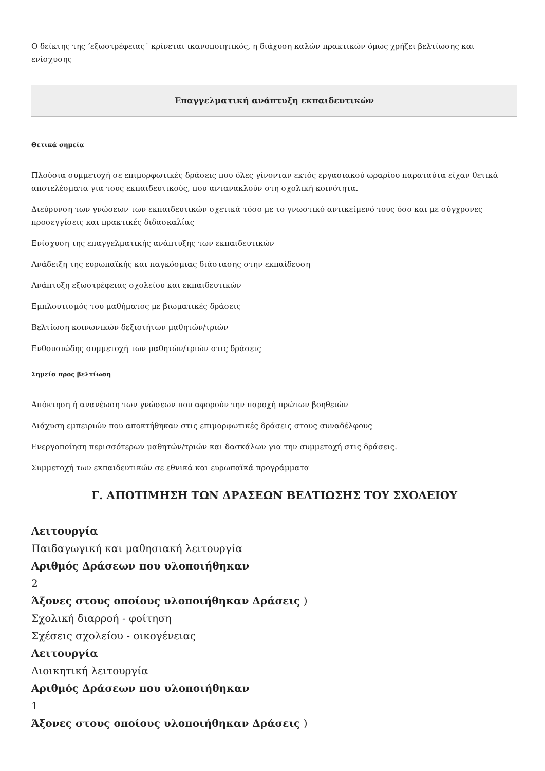Ο δείκτης της ‘εξωστρέφειας΄ κρίνεται ικανοποιητικός, η διάχυση καλών πρακτικών όμως χρήζει βελτίωσης και ενίσχυσης
Επαγγελματική ανάπτυξη εκπαιδευτικών
Θετικά σημεία
Πλούσια συμμετοχή σε επιμορφωτικές δράσεις που όλες γίνονταν εκτός εργασιακού ωραρίου παραταύτα είχαν θετικά αποτελέσματα για τους εκπαιδευτικούς, που αντανακλούν στη σχολική κοινότητα.
Διεύρυνση των γνώσεων των εκπαιδευτικών σχετικά τόσο με το γνωστικό αντικείμενό τους όσο και με σύγχρονες προσεγγίσεις και πρακτικές διδασκαλίας
Ενίσχυση της επαγγελματικής ανάπτυξης των εκπαιδευτικών
Ανάδειξη της ευρωπαϊκής και παγκόσμιας διάστασης στην εκπαίδευση
Ανάπτυξη εξωστρέφειας σχολείου και εκπαιδευτικών
Εμπλουτισμός του μαθήματος με βιωματικές δράσεις
Βελτίωση κοινωνικών δεξιοτήτων μαθητών/τριών
Ενθουσιώδης συμμετοχή των μαθητών/τριών στις δράσεις
Σημεία προς βελτίωση
Απόκτηση ή ανανέωση των γνώσεων που αφορούν την παροχή πρώτων βοηθειών
Διάχυση εμπειριών που αποκτήθηκαν στις επιμορφωτικές δράσεις στους συναδέλφους
Ενεργοποίηση περισσότερων μαθητών/τριών και δασκάλων για την συμμετοχή στις δράσεις.
Συμμετοχή των εκπαιδευτικών σε εθνικά και ευρωπαϊκά προγράμματα
Γ. ΑΠΟΤΙΜΗΣΗ ΤΩΝ ΔΡΑΣΕΩΝ ΒΕΛΤΙΩΣΗΣ ΤΟΥ ΣΧΟΛΕΙΟΥ
Λειτουργία
Παιδαγωγική και μαθησιακή λειτουργία
Αριθμός Δράσεων που υλοποιήθηκαν
2
Άξονες στους οποίους υλοποιήθηκαν Δράσεις )
Σχολική διαρροή - φοίτηση
Σχέσεις σχολείου - οικογένειας
Λειτουργία
Διοικητική λειτουργία
Αριθμός Δράσεων που υλοποιήθηκαν
1
Άξονες στους οποίους υλοποιήθηκαν Δράσεις )